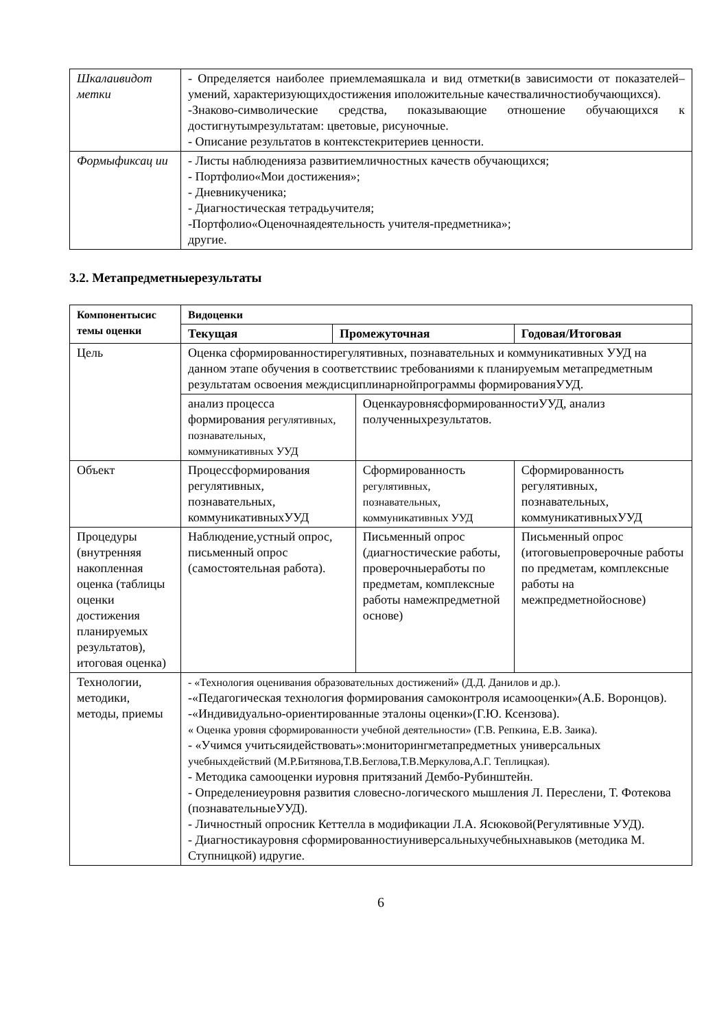| Шкалаивидот метки | - Определяется наиболее приемлемаяшкала и вид отметки(в зависимости от показателей–умений, характеризующихдостижения иположительные качестваличностиобучающихся). -Знаково-символические средства, показывающие отношение обучающихся к достигнутымрезультатам: цветовые, рисуночные. - Описание результатов в контекстекритериев ценности. |
| Формыфиксац ии | - Листы наблюденияза развитиемличностных качеств обучающихся; - Портфолио«Мои достижения»; - Дневникученика; - Диагностическая тетрадьучителя; -Портфолио«Оценочнаядеятельность учителя-предметника»; другие. |
3.2. Метапредметныерезультаты
| Компонентысис темы оценки | Видоценки | | | |
| --- | --- | --- | --- | --- |
| | Текущая | Промежуточная | | Годовая/Итоговая |
| Цель | Оценка сформированностирегулятивных, познавательных и коммуникативных УУД на данном этапе обучения в соответствиис требованиями к планируемым метапредметным результатам освоения междисциплинарнойпрограммы формированияУУД. | | | |
| | анализ процесса формирования регулятивных, познавательных, коммуникативных УУД | | ОценкауровнясформированностиУУД, анализ полученныхрезультатов. | |
| Объект | Процессформирования регулятивных, познавательных, коммуникативныхУУД | | Сформированность регулятивных, познавательных, коммуникативных УУД | Сформированность регулятивных, познавательных, коммуникативныхУУД |
| Процедуры (внутренняя накопленная оценка (таблицы оценки достижения планируемых результатов), итоговая оценка) | Наблюдение,устный опрос, письменный опрос (самостоятельная работа). | | Письменный опрос (диагностические работы, проверочныеработы по предметам, комплексные работы намежпредметной основе) | Письменный опрос (итоговыепроверочные работы по предметам, комплексные работы на межпредметнойоснове) |
| Технологии, методики, методы, приемы | - «Технология оценивания образовательных достижений» (Д.Д. Данилов и др.). -«Педагогическая технология формирования самоконтроля исамооценки»(А.Б. Воронцов). -«Индивидуально-ориентированные эталоны оценки»(Г.Ю. Ксензова). « Оценка уровня сформированности учебной деятельности» (Г.В. Репкина, Е.В. Заика). - «Учимся учитьсяидействовать»:мониторингметапредметных универсальных учебныхдействий (М.Р.Битянова,Т.В.Беглова,Т.В.Меркулова,А.Г. Теплицкая). - Методика самооценки иуровня притязаний Дембо-Рубинштейн. - Определениеуровня развития словесно-логического мышления Л. Переслени, Т. Фотекова (познавательныеУУД). - Личностный опросник Кеттелла в модификации Л.А. Ясюковой(Регулятивные УУД). - Диагностикауровня сформированностиуниверсальныхучебныхнавыков (методика М. Ступницкой) идругие. | | | |
6